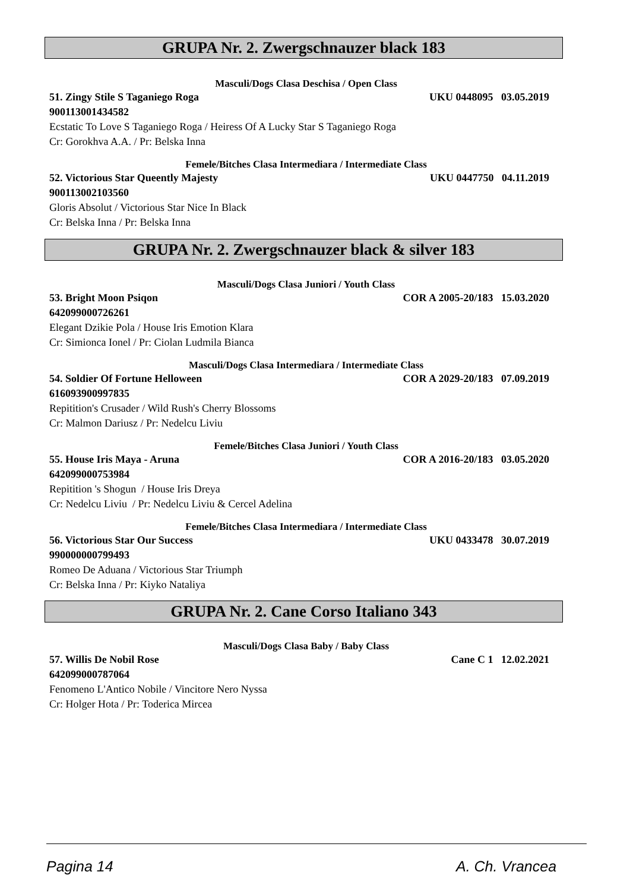GRUPA Nr. 2. Zwergschnauzer black 183
Masculi/Dogs Clasa Deschisa / Open Class
51. Zingy Stile S Taganiego Roga UKU 0448095 03.05.2019
900113001434582
Ecstatic To Love S Taganiego Roga / Heiress Of A Lucky Star S Taganiego Roga
Cr: Gorokhva A.A. / Pr: Belska Inna
Femele/Bitches Clasa Intermediara / Intermediate Class
52. Victorious Star Queently Majesty UKU 0447750 04.11.2019
900113002103560
Gloris Absolut / Victorious Star Nice In Black
Cr: Belska Inna / Pr: Belska Inna
GRUPA Nr. 2. Zwergschnauzer black & silver 183
Masculi/Dogs Clasa Juniori / Youth Class
53. Bright Moon Psiqon COR A 2005-20/183 15.03.2020
642099000726261
Elegant Dzikie Pola / House Iris Emotion Klara
Cr: Simionca Ionel / Pr: Ciolan Ludmila Bianca
Masculi/Dogs Clasa Intermediara / Intermediate Class
54. Soldier Of Fortune Helloween COR A 2029-20/183 07.09.2019
616093900997835
Repitition's Crusader / Wild Rush's Cherry Blossoms
Cr: Malmon Dariusz / Pr: Nedelcu Liviu
Femele/Bitches Clasa Juniori / Youth Class
55. House Iris Maya - Aruna COR A 2016-20/183 03.05.2020
642099000753984
Repitition 's Shogun / House Iris Dreya
Cr: Nedelcu Liviu / Pr: Nedelcu Liviu & Cercel Adelina
Femele/Bitches Clasa Intermediara / Intermediate Class
56. Victorious Star Our Success UKU 0433478 30.07.2019
990000000799493
Romeo De Aduana / Victorious Star Triumph
Cr: Belska Inna / Pr: Kiyko Nataliya
GRUPA Nr. 2. Cane Corso Italiano 343
Masculi/Dogs Clasa Baby / Baby Class
57. Willis De Nobil Rose Cane C 1 12.02.2021
642099000787064
Fenomeno L'Antico Nobile / Vincitore Nero Nyssa
Cr: Holger Hota / Pr: Toderica Mircea
Pagina 14 A. Ch. Vrancea